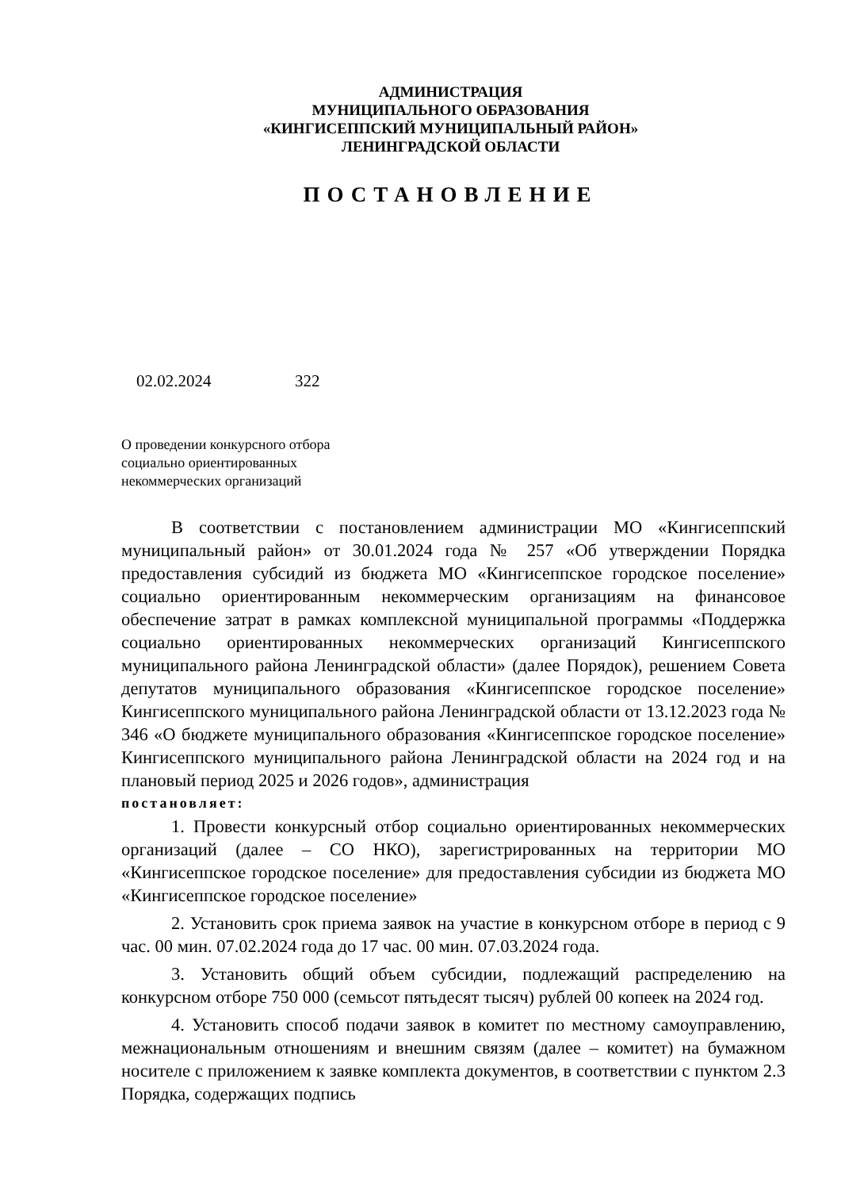АДМИНИСТРАЦИЯ
МУНИЦИПАЛЬНОГО ОБРАЗОВАНИЯ
«КИНГИСЕППСКИЙ МУНИЦИПАЛЬНЫЙ РАЙОН»
ЛЕНИНГРАДСКОЙ ОБЛАСТИ
ПОСТАНОВЛЕНИЕ
02.02.2024 322
О проведении конкурсного отбора
социально ориентированных
некоммерческих организаций
В соответствии с постановлением администрации МО «Кингисеппский муниципальный район» от 30.01.2024 года № 257 «Об утверждении Порядка предоставления субсидий из бюджета МО «Кингисеппское городское поселение» социально ориентированным некоммерческим организациям на финансовое обеспечение затрат в рамках комплексной муниципальной программы «Поддержка социально ориентированных некоммерческих организаций Кингисеппского муниципального района Ленинградской области» (далее Порядок), решением Совета депутатов муниципального образования «Кингисеппское городское поселение» Кингисеппского муниципального района Ленинградской области от 13.12.2023 года № 346 «О бюджете муниципального образования «Кингисеппское городское поселение» Кингисеппского муниципального района Ленинградской области на 2024 год и на плановый период 2025 и 2026 годов», администрация
постановляет:
1. Провести конкурсный отбор социально ориентированных некоммерческих организаций (далее – СО НКО), зарегистрированных на территории МО «Кингисеппское городское поселение» для предоставления субсидии из бюджета МО «Кингисеппское городское поселение»
2. Установить срок приема заявок на участие в конкурсном отборе в период с 9 час. 00 мин. 07.02.2024 года до 17 час. 00 мин. 07.03.2024 года.
3. Установить общий объем субсидии, подлежащий распределению на конкурсном отборе 750 000 (семьсот пятьдесят тысяч) рублей 00 копеек на 2024 год.
4. Установить способ подачи заявок в комитет по местному самоуправлению, межнациональным отношениям и внешним связям (далее – комитет) на бумажном носителе с приложением к заявке комплекта документов, в соответствии с пунктом 2.3 Порядка, содержащих подпись